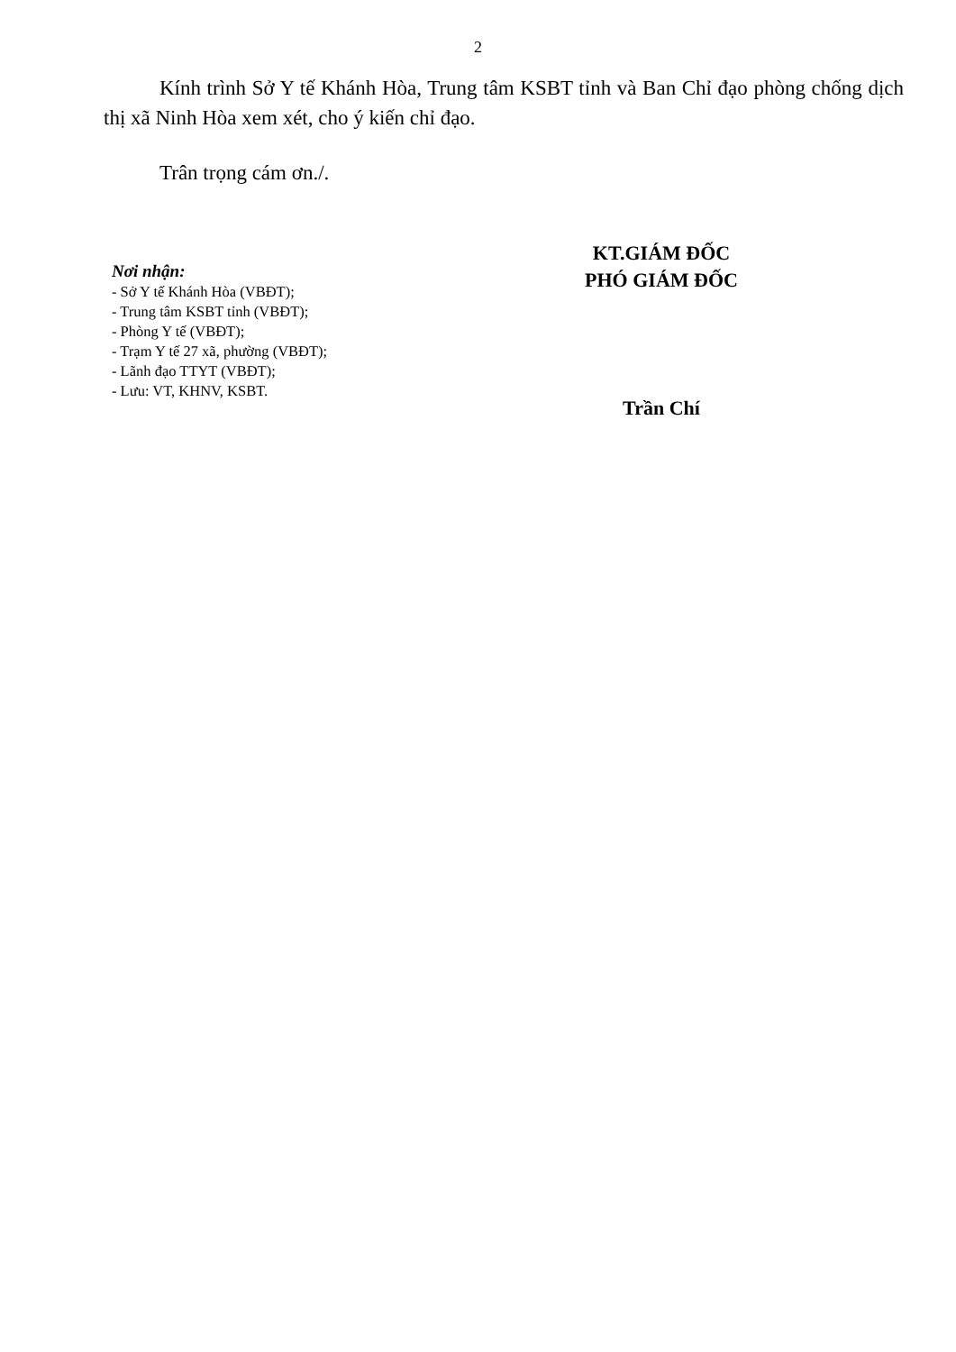2
Kính trình Sở Y tế Khánh Hòa, Trung tâm KSBT tỉnh và Ban Chỉ đạo phòng chống dịch thị xã Ninh Hòa xem xét, cho ý kiến chỉ đạo.
Trân trọng cám ơn./.
Nơi nhận:
- Sở Y tế Khánh Hòa (VBĐT);
- Trung tâm KSBT tỉnh (VBĐT);
- Phòng Y tế (VBĐT);
- Trạm Y tế 27 xã, phường (VBĐT);
- Lãnh đạo TTYT (VBĐT);
- Lưu: VT, KHNV, KSBT.
KT.GIÁM ĐỐC
PHÓ GIÁM ĐỐC
Trần Chí